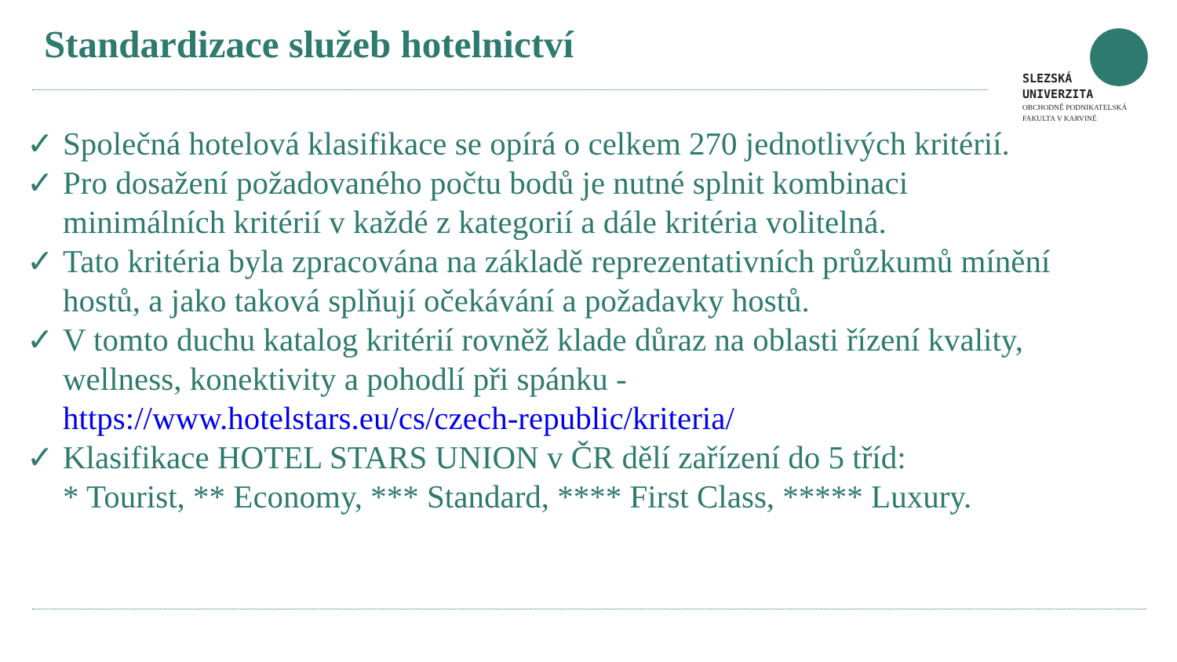Standardizace služeb hotelnictví
SLEZSKÁ
UNIVERZITA
OBCHODNĚ PODNIKATELSKÁ
FAKULTA V KARVINÉ
✓ Společná hotelová klasifikace se opírá o celkem 270 jednotlivých kritérií.
✓ Pro dosažení požadovaného počtu bodů je nutné splnit kombinaci minimálních kritérií v každé z kategorií a dále kritéria volitelná.
✓ Tato kritéria byla zpracována na základě reprezentativních průzkumů mínění hostů, a jako taková splňují očekávání a požadavky hostů.
✓ V tomto duchu katalog kritérií rovněž klade důraz na oblasti řízení kvality, wellness, konektivity a pohodlí při spánku - https://www.hotelstars.eu/cs/czech-republic/kriteria/
✓ Klasifikace HOTEL STARS UNION v ČR dělí zařízení do 5 tříd:
* Tourist, ** Economy, *** Standard, **** First Class, ***** Luxury.